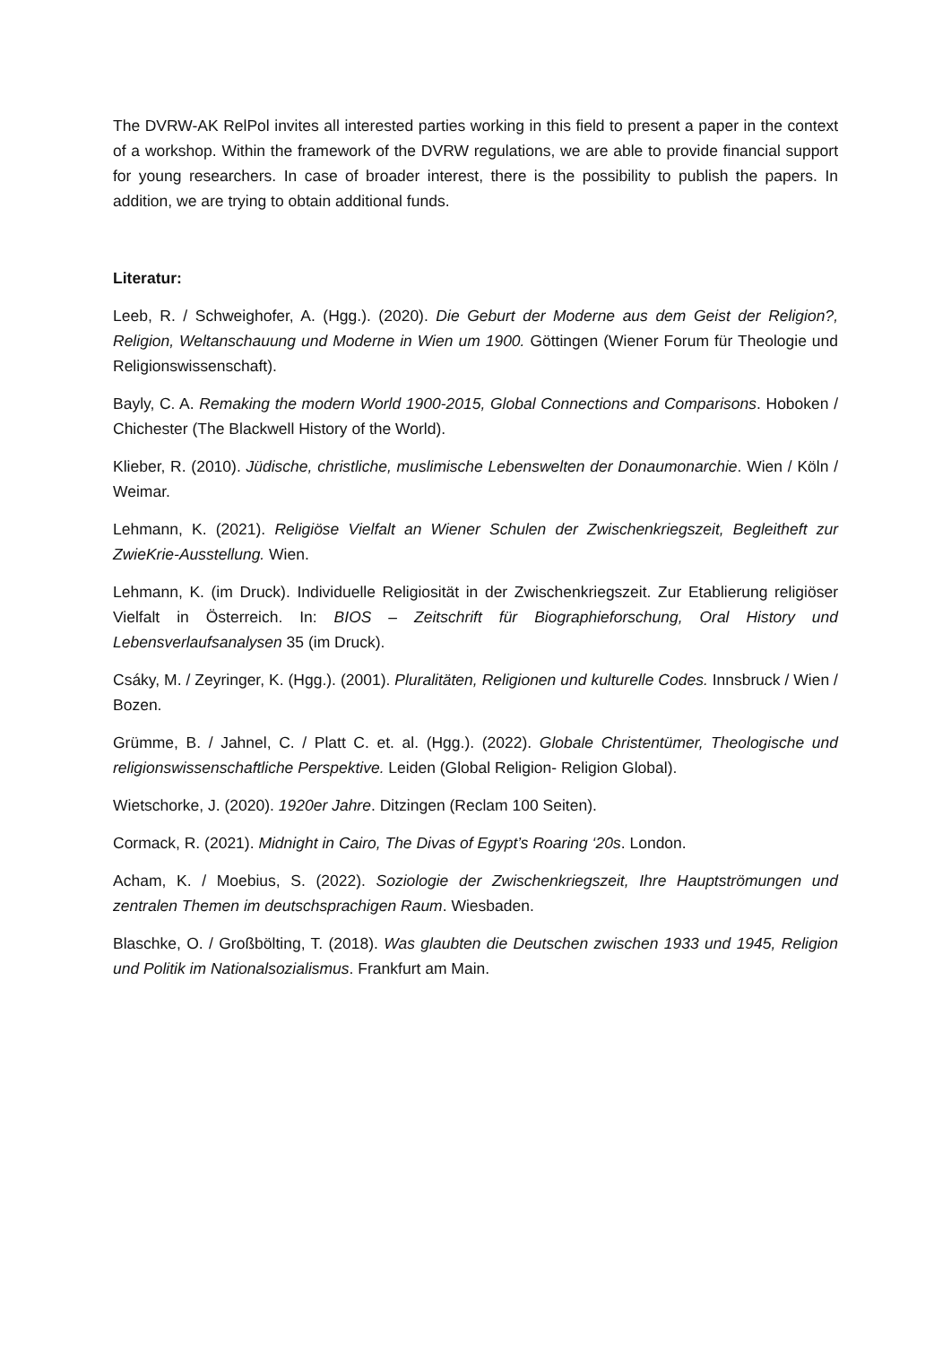The DVRW-AK RelPol invites all interested parties working in this field to present a paper in the context of a workshop. Within the framework of the DVRW regulations, we are able to provide financial support for young researchers. In case of broader interest, there is the possibility to publish the papers. In addition, we are trying to obtain additional funds.
Literatur:
Leeb, R. / Schweighofer, A. (Hgg.). (2020). Die Geburt der Moderne aus dem Geist der Religion?, Religion, Weltanschauung und Moderne in Wien um 1900. Göttingen (Wiener Forum für Theologie und Religionswissenschaft).
Bayly, C. A. Remaking the modern World 1900-2015, Global Connections and Comparisons. Hoboken / Chichester (The Blackwell History of the World).
Klieber, R. (2010). Jüdische, christliche, muslimische Lebenswelten der Donaumonarchie. Wien / Köln / Weimar.
Lehmann, K. (2021). Religiöse Vielfalt an Wiener Schulen der Zwischenkriegszeit, Begleitheft zur ZwieKrie-Ausstellung. Wien.
Lehmann, K. (im Druck). Individuelle Religiosität in der Zwischenkriegszeit. Zur Etablierung religiöser Vielfalt in Österreich. In: BIOS – Zeitschrift für Biographieforschung, Oral History und Lebensverlaufsanalysen 35 (im Druck).
Csáky, M. / Zeyringer, K. (Hgg.). (2001). Pluralitäten, Religionen und kulturelle Codes. Innsbruck / Wien / Bozen.
Grümme, B. / Jahnel, C. / Platt C. et. al. (Hgg.). (2022). Globale Christentümer, Theologische und religionswissenschaftliche Perspektive. Leiden (Global Religion- Religion Global).
Wietschorke, J. (2020). 1920er Jahre. Ditzingen (Reclam 100 Seiten).
Cormack, R. (2021). Midnight in Cairo, The Divas of Egypt’s Roaring ‘20s. London.
Acham, K. / Moebius, S. (2022). Soziologie der Zwischenkriegszeit, Ihre Hauptströmungen und zentralen Themen im deutschsprachigen Raum. Wiesbaden.
Blaschke, O. / Großbölting, T. (2018). Was glaubten die Deutschen zwischen 1933 und 1945, Religion und Politik im Nationalsozialismus. Frankfurt am Main.